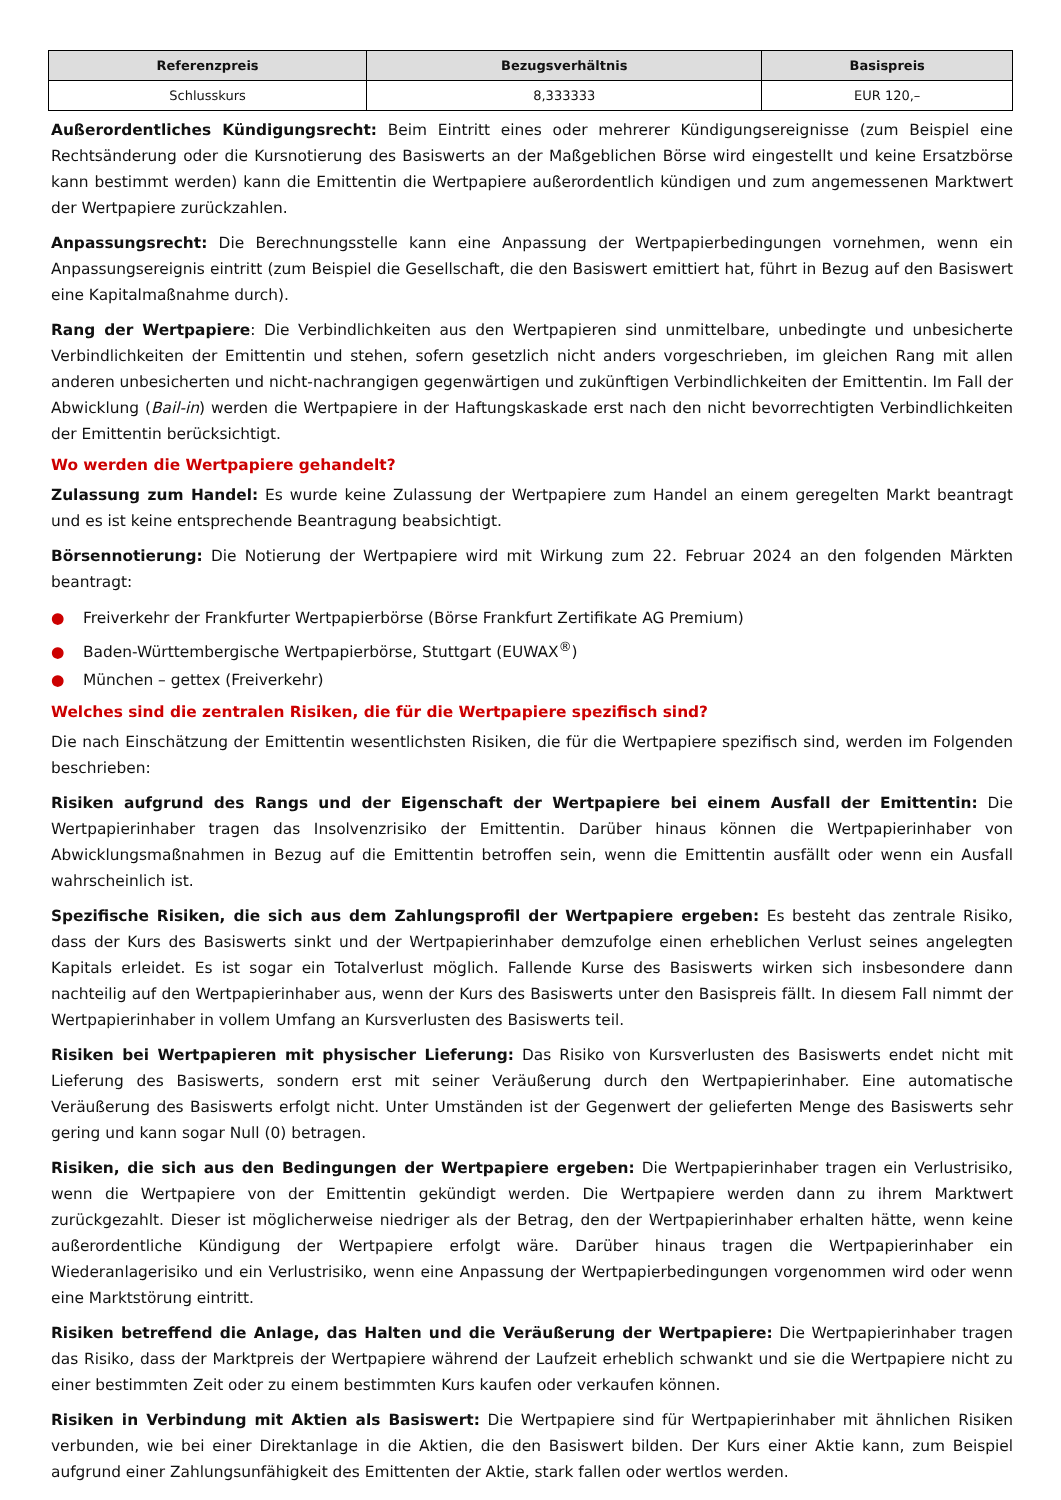| Referenzpreis | Bezugsverhältnis | Basispreis |
| --- | --- | --- |
| Schlusskurs | 8,333333 | EUR 120,– |
Außerordentliches Kündigungsrecht: Beim Eintritt eines oder mehrerer Kündigungsereignisse (zum Beispiel eine Rechtsänderung oder die Kursnotierung des Basiswerts an der Maßgeblichen Börse wird eingestellt und keine Ersatzbörse kann bestimmt werden) kann die Emittentin die Wertpapiere außerordentlich kündigen und zum angemessenen Marktwert der Wertpapiere zurückzahlen.
Anpassungsrecht: Die Berechnungsstelle kann eine Anpassung der Wertpapierbedingungen vornehmen, wenn ein Anpassungsereignis eintritt (zum Beispiel die Gesellschaft, die den Basiswert emittiert hat, führt in Bezug auf den Basiswert eine Kapitalmaßnahme durch).
Rang der Wertpapiere: Die Verbindlichkeiten aus den Wertpapieren sind unmittelbare, unbedingte und unbesicherte Verbindlichkeiten der Emittentin und stehen, sofern gesetzlich nicht anders vorgeschrieben, im gleichen Rang mit allen anderen unbesicherten und nicht-nachrangigen gegenwärtigen und zukünftigen Verbindlichkeiten der Emittentin. Im Fall der Abwicklung (Bail-in) werden die Wertpapiere in der Haftungskaskade erst nach den nicht bevorrechtigten Verbindlichkeiten der Emittentin berücksichtigt.
Wo werden die Wertpapiere gehandelt?
Zulassung zum Handel: Es wurde keine Zulassung der Wertpapiere zum Handel an einem geregelten Markt beantragt und es ist keine entsprechende Beantragung beabsichtigt.
Börsennotierung: Die Notierung der Wertpapiere wird mit Wirkung zum 22. Februar 2024 an den folgenden Märkten beantragt:
● Freiverkehr der Frankfurter Wertpapierbörse (Börse Frankfurt Zertifikate AG Premium)
● Baden-Württembergische Wertpapierbörse, Stuttgart (EUWAX<sup>®</sup>)
● München – gettex (Freiverkehr)
Welches sind die zentralen Risiken, die für die Wertpapiere spezifisch sind?
Die nach Einschätzung der Emittentin wesentlichsten Risiken, die für die Wertpapiere spezifisch sind, werden im Folgenden beschrieben:
Risiken aufgrund des Rangs und der Eigenschaft der Wertpapiere bei einem Ausfall der Emittentin: Die Wertpapierinhaber tragen das Insolvenzrisiko der Emittentin. Darüber hinaus können die Wertpapierinhaber von Abwicklungsmaßnahmen in Bezug auf die Emittentin betroffen sein, wenn die Emittentin ausfällt oder wenn ein Ausfall wahrscheinlich ist.
Spezifische Risiken, die sich aus dem Zahlungsprofil der Wertpapiere ergeben: Es besteht das zentrale Risiko, dass der Kurs des Basiswerts sinkt und der Wertpapierinhaber demzufolge einen erheblichen Verlust seines angelegten Kapitals erleidet. Es ist sogar ein Totalverlust möglich. Fallende Kurse des Basiswerts wirken sich insbesondere dann nachteilig auf den Wertpapierinhaber aus, wenn der Kurs des Basiswerts unter den Basispreis fällt. In diesem Fall nimmt der Wertpapierinhaber in vollem Umfang an Kursverlusten des Basiswerts teil.
Risiken bei Wertpapieren mit physischer Lieferung: Das Risiko von Kursverlusten des Basiswerts endet nicht mit Lieferung des Basiswerts, sondern erst mit seiner Veräußerung durch den Wertpapierinhaber. Eine automatische Veräußerung des Basiswerts erfolgt nicht. Unter Umständen ist der Gegenwert der gelieferten Menge des Basiswerts sehr gering und kann sogar Null (0) betragen.
Risiken, die sich aus den Bedingungen der Wertpapiere ergeben: Die Wertpapierinhaber tragen ein Verlustrisiko, wenn die Wertpapiere von der Emittentin gekündigt werden. Die Wertpapiere werden dann zu ihrem Marktwert zurückgezahlt. Dieser ist möglicherweise niedriger als der Betrag, den der Wertpapierinhaber erhalten hätte, wenn keine außerordentliche Kündigung der Wertpapiere erfolgt wäre. Darüber hinaus tragen die Wertpapierinhaber ein Wiederanlagerisiko und ein Verlustrisiko, wenn eine Anpassung der Wertpapierbedingungen vorgenommen wird oder wenn eine Marktstörung eintritt.
Risiken betreffend die Anlage, das Halten und die Veräußerung der Wertpapiere: Die Wertpapierinhaber tragen das Risiko, dass der Marktpreis der Wertpapiere während der Laufzeit erheblich schwankt und sie die Wertpapiere nicht zu einer bestimmten Zeit oder zu einem bestimmten Kurs kaufen oder verkaufen können.
Risiken in Verbindung mit Aktien als Basiswert: Die Wertpapiere sind für Wertpapierinhaber mit ähnlichen Risiken verbunden, wie bei einer Direktanlage in die Aktien, die den Basiswert bilden. Der Kurs einer Aktie kann, zum Beispiel aufgrund einer Zahlungsunfähigkeit des Emittenten der Aktie, stark fallen oder wertlos werden.